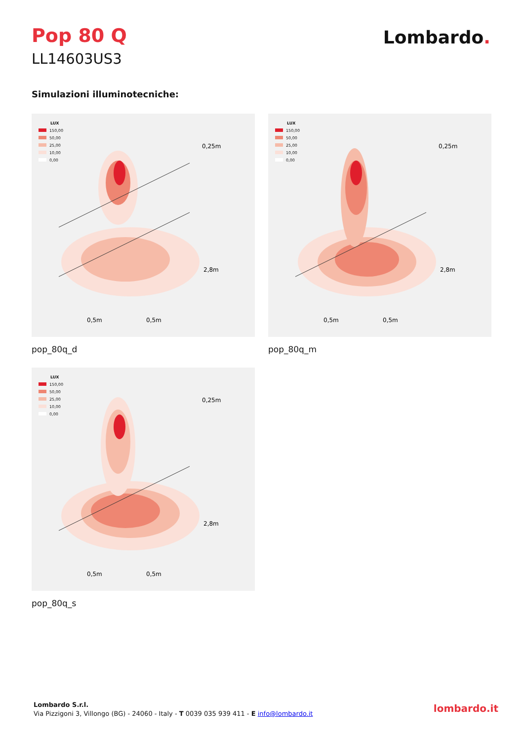Pop 80 Q Lombardo.
LL14603US3
Simulazioni illuminotecniche:
LUX
150,00
50,00
25,00
10,00
0,00
0,25m
2,8m
0,5m
0,5m
pop_80q_d
LUX
150,00
50,00
25,00
10,00
0,00
0,25m
2,8m
0,5m
0,5m
pop_80q_m
LUX
150,00
50,00
25,00
10,00
0,00
0,25m
2,8m
0,5m
0,5m
pop_80q_s
Lombardo S.r.l.
Via Pizzigoni 3, Villongo (BG) - 24060 - Italy - T 0039 035 939 411 - E info@lombardo.it
lombardo.it